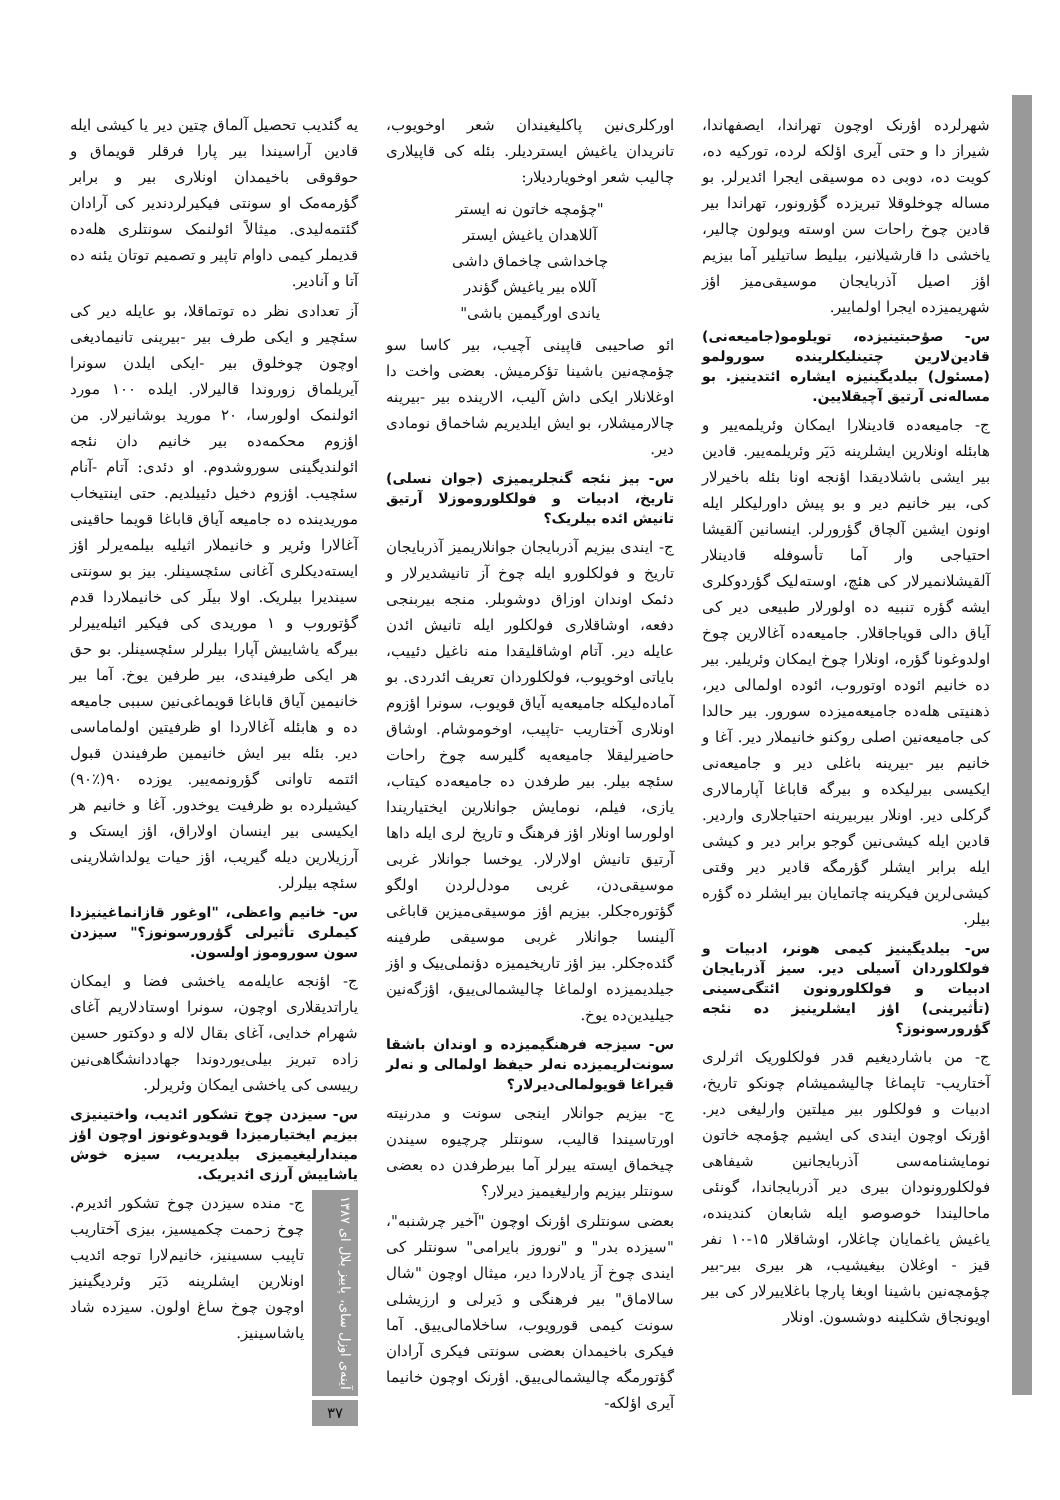شهرلرده اؤرنک اوچون تهراندا، ایصفهاندا، شیراز دا و حتی آیری اؤلکه لرده، تورکیه ده، کویت ده، دوبی ده موسیقی ایجرا ائدیرلر. بو مساله چوخلوقلا تبریزده گؤرونور، تهراندا بیر قادین چوخ راحات سن اوسته ویولون چالیر، یاخشی دا قارشیلانیر، بیلیط ساتیلیر آما بیزیم اؤز اصیل آذربایجان موسیقی‌میز اؤز شهریمیزده ایجرا اولماییر.
س- صؤحبتینیزده، تویلومو(جامیعه‌نی) قادین‌لارین چتینلیکلرینده سورولمو (مسئول) بیلدیگینیزه ایشاره ائتدینیز. بو مساله‌نی آرتیق آچیقلایین.
ج- جامیعه‌ده قادینلارا ایمکان وئریلمه‌ییر و هابئله اونلارین ایشلرینه دَیَر وئریلمه‌ییر. قادین بیر ایشی باشلادیقدا اؤنجه اونا بئله باخیرلار کی، بیر خانیم دیر و بو پیش داورلیکلر ایله اونون ایشین آلچاق گؤرورلر. اینسانین آلقیشا احتیاجی وار آما تأسوفله قادینلار آلقیشلانمیرلار کی هئچ، اوسته‌لیک گؤردوکلری ایشه گؤره تنبیه ده اولورلار طبیعی دیر کی آیاق دالی قویاجاقلار. جامیعه‌ده آغالارین چوخ اولدوغونا گؤره، اونلارا چوخ ایمکان وئریلیر. بیر ده خانیم ائوده اوتوروب، ائوده اولمالی دیر، ذهنیتی هله‌ده جامیعه‌میزده سورور. بیر حالدا کی جامیعه‌نین اصلی روکنو خانیملار دیر. آغا و خانیم بیر -بیرینه باغلی دیر و جامیعه‌نی ایکیسی بیرلیکده و بیرگه قاباغا آپارمالاری گرکلی دیر. اونلار بیربیرینه احتیاجلاری واردیر. قادین ایله کیشی‌نین گوجو برابر دیر و کیشی ایله برابر ایشلر گؤرمگه قادیر دیر وقتی کیشی‌لرین فیکرینه چاتمایان بیر ایشلر ده گؤره بیلر.
س- بیلدیگینیز کیمی هونر، ادبیات و فولکلوردان آسیلی دیر. سیز آذربایجان ادبیات و فولکلورونون ائتگی‌سینی (تأثیرینی) اؤز ایشلرینیز ده نئجه گؤرورسونوز؟
ج- من باشاردیغیم قدر فولکلوریک اثرلری آختاریب- تاپماغا چالیشمیشام چونکو تاریخ، ادبیات و فولکلور بیر میلتین وارلیغی دیر. اؤرنک اوچون ایندی کی ایشیم چؤمچه خاتون نومایشنامه‌سی آذربایجانین شیفاهی فولکلورونودان بیری دیر آذربایجاندا، گونئی ماحالیندا خوصوصو ایله شابعان کندینده، یاغیش یاغمایان چاغلار، اوشاقلار ۱۵-۱۰ نفر قیز - اوغلان بیغیشیب، هر بیری بیر-بیر چؤمچه‌نین باشینا اوبغا پارچا باغلاییرلار کی بیر اویونجاق شکلینه دوشسون. اونلار
اورکلری‌نین پاکلیغیندان شعر اوخویوب، تانریدان یاغیش ایستردیلر. بئله کی قاپیلاری چالیب شعر اوخویاردیلار:
"چؤمچه خاتون نه ایستر
آللاهدان یاغیش ایستر
چاخداشی چاخماق داشی
آللاه بیر یاغیش گؤندر
یاندی اورگیمین باشی"
ائو صاحیبی قاپینی آچیب، بیر کاسا سو چؤمچه‌نین باشینا تؤکرمیش. بعضی واخت دا اوغلانلار ایکی داش آلیب، الارینده بیر -بیرینه چالارمیشلار، بو ایش ایلدیریم شاخماق نومادی دیر.
س- بیز نئجه گنجلریمیزی (جوان نسلی) تاریخ، ادبیات و فولکلوروموزلا آرتیق تانیش ائده بیلریک؟
ج- ایندی بیزیم آذربایجان جوانلاریمیز آذربایجان تاریخ و فولکلورو ایله چوخ آز تانیشدیرلار و دئمک اوندان اوزاق دوشوبلر. منجه بیربنجی دفعه، اوشاقلاری فولکلور ایله تانیش ائدن عایله دیر. آتام اوشاقلیقدا منه ناغیل دئییب، بایاتی اوخویوب، فولکلوردان تعریف ائدردی. بو آماده‌لیکله جامیعه‌یه آیاق قویوب، سونرا اؤزوم اونلاری آختاریب -تاپیب، اوخوموشام. اوشاق حاضیرلیقلا جامیعه‌یه گلیرسه چوخ راحات سئچه بیلر. بیر طرفدن ده جامیعه‌ده کیتاب، یازی، فیلم، نومایش جوانلارین ایختیاریندا اولورسا اونلار اؤز فرهنگ و تاریخ لری ایله داها آرتیق تانیش اولارلار. یوخسا جوانلار غربی موسیقی‌دن، غربی مودل‌لردن اولگو گؤتوره‌جکلر. بیزیم اؤز موسیقی‌میزین قاباغی آلینسا جوانلار غربی موسیقی طرفینه گئده‌جکلر. بیز اؤز تاریخیمیزه دؤنملی‌ییک و اؤز جیلدیمیزده اولماغا چالیشمالی‌ییق، اؤزگه‌نین جیلیدین‌ده یوخ.
س- سیزجه فرهنگیمیزده و اوندان باشقا سونت‌لریمیزده نه‌لر حیفظ اولمالی و نه‌لر قیراغا قویولمالی‌دیرلار؟
ج- بیزیم جوانلار اینجی سونت و مدرنیته اورتاسیندا قالیب، سونتلر چرچیوه سیندن چیخماق ایسته ییرلر آما بیرطرفدن ده بعضی سونتلر بیزیم وارلیغیمیز دیرلار؟
بعضی سونتلری اؤرنک اوچون "آخیر چرشنبه"، "سیزده بدر" و "نوروز بایرامی" سونتلر کی ایندی چوخ آز یادلاردا دیر، میثال اوچون "شال سالاماق" بیر فرهنگی و دَیرلی و ارزیشلی سونت کیمی قورویوب، ساخلامالی‌ییق. آما فیکری باخیمدان بعضی سونتی فیکری آرادان گؤتورمگه چالیشمالی‌ییق. اؤرنک اوچون خانیما آیری اؤلکه-
یه گئدیب تحصیل آلماق چتین دیر یا کیشی ایله قادین آراسیندا بیر پارا فرقلر قویماق و حوقوقی باخیمدان اونلاری بیر و برابر گؤرمه‌مک او سونتی فیکیرلردندیر کی آرادان گئتمه‌لیدی. میثالاً ائولنمک سونتلری هله‌ده قدیملر کیمی داوام تاپیر و تصمیم توتان یئنه ده آتا و آنادیر.
آز تعدادی نظر ده توتماقلا، بو عایله دیر کی سئچیر و ایکی طرف بیر -بیرینی تانیمادیغی اوچون چوخلوق بیر -ایکی ایلدن سونرا آیریلماق زوروندا قالیرلار. ایلده ۱۰۰ مورد ائولنمک اولورسا، ۲۰ مورید بوشانیرلار. من اؤزوم محکمه‌ده بیر خانیم دان نئجه ائولندیگینی سوروشدوم. او دئدی: آتام -آنام سئچیب. اؤزوم دخیل دئییلدیم. حتی اینتیخاب موریدینده ده جامیعه آیاق قاباغا قویما حاقینی آغالارا وئریر و خانیملار اثیلیه بیلمه‌یرلر اؤز ایسته‌دیکلری آغانی سئچسینلر. بیز بو سونتی سیندیرا بیلریک. اولا بیلَر کی خانیملاردا قدم گؤتوروب و ۱ موریدی کی فیکیر ائیله‌ییرلر بیرگه یاشاییش آپارا بیلرلر سئچسینلر. بو حق هر ایکی طرفیندی، بیر طرفین یوخ. آما بیر خانیمین آیاق قاباغا قویماغی‌نین سببی جامیعه ده و هابئله آغالاردا او ظرفیتین اولماماسی دیر. بئله بیر ایش خانیمین طرفیندن قبول ائتمه تاوانی گؤرونمه‌ییر. یوزده ۹۰(٪۹۰) کیشیلرده بو ظرفیت یوخدور. آغا و خانیم هر ایکیسی بیر اینسان اولاراق، اؤز ایستک و آرزیلارین دیله گیریب، اؤز حیات یولداشلارینی سئچه بیلرلر.
س- خانیم واعظی، "اوغور قازانماغینیزدا کیملری تأثیرلی گؤرورسونوز؟" سیزدن سون سوروموز اولسون.
ج- اؤنجه عایله‌مه یاخشی فضا و ایمکان یاراتدیقلاری اوچون، سونرا اوستادلاریم آغای شهرام خدایی، آغای بقال لاله و دوکتور حسین زاده تبریز بیلی‌یوردوندا جهاددانشگاهی‌نین رییسی کی یاخشی ایمکان وئریرلر.
س- سیزدن چوخ تشکور ائدیب، واختینیزی بیزیم ایختیارمیزدا قویدوغونوز اوچون اؤز میندارلیغیمیزی بیلدیریب، سیزه خوش یاشاییش آرزی ائدیریک.
آینه‌ی اوزل سای، پاییز بلال ای ۱۳۸۷
۳۷
ج- منده سیزدن چوخ تشکور ائدیرم. چوخ زحمت چکمیسیز، بیزی آختاریب تاپیب سسینیز، خانیم‌لارا توجه ائدیب اونلارین ایشلرینه دَیَر وئردیگینیز اوچون چوخ ساغ اولون. سیزده شاد یاشاسینیز.